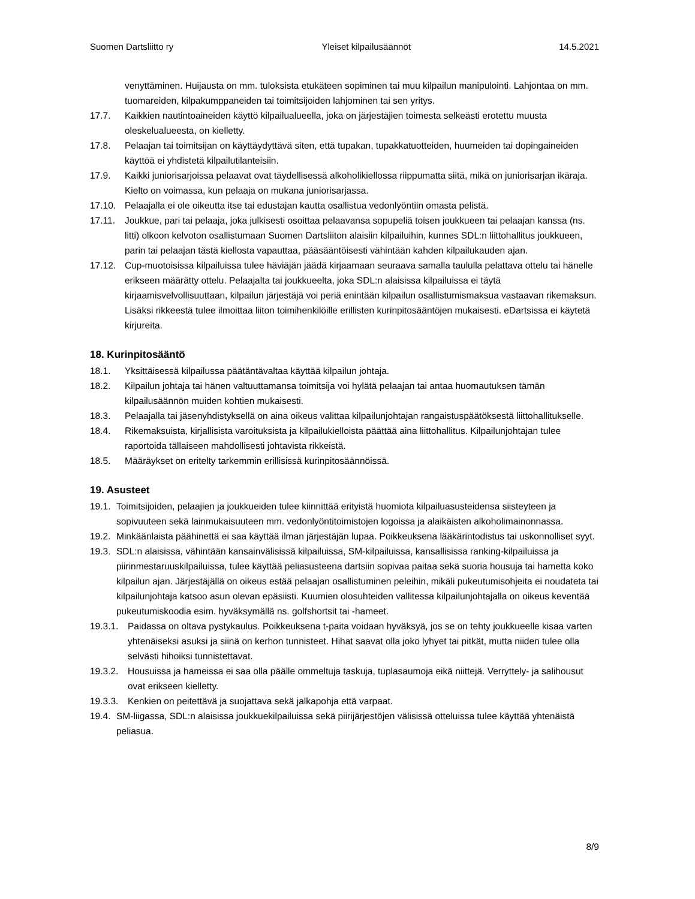Suomen Dartsliitto ry Yleiset kilpailusäännöt 14.5.2021
venyttäminen. Huijausta on mm. tuloksista etukäteen sopiminen tai muu kilpailun manipulointi. Lahjontaa on mm. tuomareiden, kilpakumppaneiden tai toimitsijoiden lahjominen tai sen yritys.
17.7. Kaikkien nautintoaineiden käyttö kilpailualueella, joka on järjestäjien toimesta selkeästi erotettu muusta oleskelualueesta, on kielletty.
17.8. Pelaajan tai toimitsijan on käyttäydyttävä siten, että tupakan, tupakkatuotteiden, huumeiden tai dopingaineiden käyttöä ei yhdistetä kilpailutilanteisiin.
17.9. Kaikki juniorisarjoissa pelaavat ovat täydellisessä alkoholikiellossa riippumatta siitä, mikä on juniorisarjan ikäraja. Kielto on voimassa, kun pelaaja on mukana juniorisarjassa.
17.10. Pelaajalla ei ole oikeutta itse tai edustajan kautta osallistua vedonlyöntiin omasta pelistä.
17.11. Joukkue, pari tai pelaaja, joka julkisesti osoittaa pelaavansa sopupeliä toisen joukkueen tai pelaajan kanssa (ns. litti) olkoon kelvoton osallistumaan Suomen Dartsliiton alaisiin kilpailuihin, kunnes SDL:n liittohallitus joukkueen, parin tai pelaajan tästä kiellosta vapauttaa, pääsääntöisesti vähintään kahden kilpailukauden ajan.
17.12. Cup-muotoisissa kilpailuissa tulee häviäjän jäädä kirjaamaan seuraava samalla taululla pelattava ottelu tai hänelle erikseen määrätty ottelu. Pelaajalta tai joukkueelta, joka SDL:n alaisissa kilpailuissa ei täytä kirjaamisvelvollisuuttaan, kilpailun järjestäjä voi periä enintään kilpailun osallistumismaksua vastaavan rikemaksun. Lisäksi rikkeestä tulee ilmoittaa liiton toimihenkilöille erillisten kurinpitosääntöjen mukaisesti. eDartsissa ei käytetä kirjureita.
18. Kurinpitosääntö
18.1. Yksittäisessä kilpailussa päätäntävaltaa käyttää kilpailun johtaja.
18.2. Kilpailun johtaja tai hänen valtuuttamansa toimitsija voi hylätä pelaajan tai antaa huomautuksen tämän kilpailusäännön muiden kohtien mukaisesti.
18.3. Pelaajalla tai jäsenyhdistyksellä on aina oikeus valittaa kilpailunjohtajan rangaistuspäätöksestä liittohallitukselle.
18.4. Rikemaksuista, kirjallisista varoituksista ja kilpailukielloista päättää aina liittohallitus. Kilpailunjohtajan tulee raportoida tällaiseen mahdollisesti johtavista rikkeistä.
18.5. Määräykset on eritelty tarkemmin erillisissä kurinpitosäännöissä.
19. Asusteet
19.1. Toimitsijoiden, pelaajien ja joukkueiden tulee kiinnittää erityistä huomiota kilpailuasusteidensa siisteyteen ja sopivuuteen sekä lainmukaisuuteen mm. vedonlyöntitoimistojen logoissa ja alaikäisten alkoholimainonnassa.
19.2. Minkäänlaista päähinettä ei saa käyttää ilman järjestäjän lupaa. Poikkeuksena lääkärintodistus tai uskonnolliset syyt.
19.3. SDL:n alaisissa, vähintään kansainvälisissä kilpailuissa, SM-kilpailuissa, kansallisissa ranking-kilpailuissa ja piirinmestaruuskilpailuissa, tulee käyttää peliasusteena dartsiin sopivaa paitaa sekä suoria housuja tai hametta koko kilpailun ajan. Järjestäjällä on oikeus estää pelaajan osallistuminen peleihin, mikäli pukeutumisohjeita ei noudateta tai kilpailunjohtaja katsoo asun olevan epäsiisti. Kuumien olosuhteiden vallitessa kilpailunjohtajalla on oikeus keventää pukeutumiskoodia esim. hyväksymällä ns. golfshortsit tai -hameet.
19.3.1. Paidassa on oltava pystykaulus. Poikkeuksena t-paita voidaan hyväksyä, jos se on tehty joukkueelle kisaa varten yhtenäiseksi asuksi ja siinä on kerhon tunnisteet. Hihat saavat olla joko lyhyet tai pitkät, mutta niiden tulee olla selvästi hihoiksi tunnistettavat.
19.3.2. Housuissa ja hameissa ei saa olla päälle ommeltuja taskuja, tuplasaumoja eikä niittejä. Verryttely- ja salihousut ovat erikseen kielletty.
19.3.3. Kenkien on peitettävä ja suojattava sekä jalkapohja että varpaat.
19.4. SM-liigassa, SDL:n alaisissa joukkuekilpailuissa sekä piirijärjestöjen välisissä otteluissa tulee käyttää yhtenäistä peliasua.
8/9